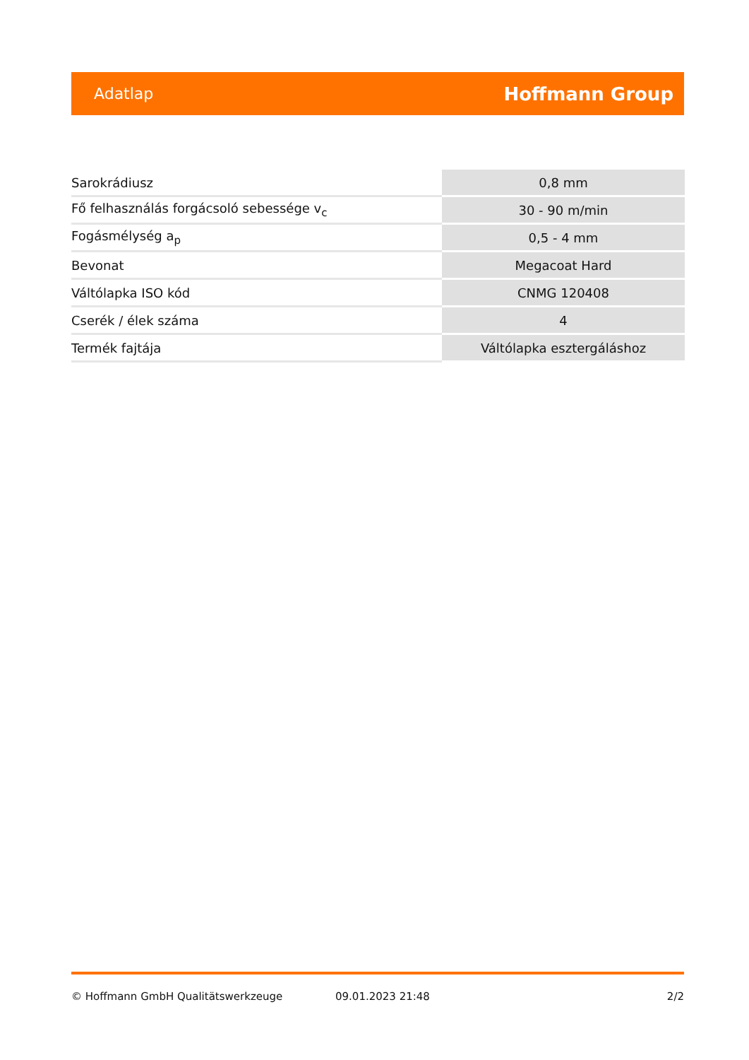Adatlap Hoffmann Group
| Sarokrádiusz | 0,8 mm |
| Fő felhasználás forgácsoló sebessége v<sub>c</sub> | 30 - 90 m/min |
| Fogásmélység a<sub>p</sub> | 0,5 - 4 mm |
| Bevonat | Megacoat Hard |
| Váltólapka ISO kód | CNMG 120408 |
| Cserék / élek száma | 4 |
| Termék fajtája | Váltólapka esztergáláshoz |
© Hoffmann GmbH Qualitätswerkzeuge 09.01.2023 21:48 2/2